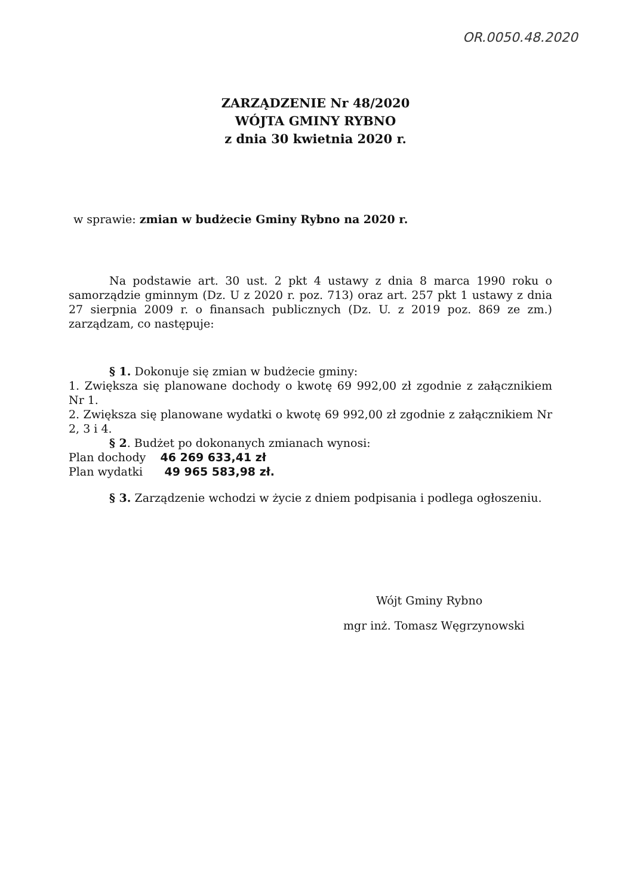OR.0050.48.2020
ZARZĄDZENIE Nr 48/2020
WÓJTA GMINY RYBNO
z dnia 30 kwietnia 2020 r.
w sprawie: zmian w budżecie Gminy Rybno na 2020 r.
Na podstawie art. 30 ust. 2 pkt 4 ustawy z dnia 8 marca 1990 roku o samorządzie gminnym (Dz. U z 2020 r. poz. 713) oraz art. 257 pkt 1 ustawy z dnia 27 sierpnia 2009 r. o finansach publicznych (Dz. U. z 2019 poz. 869 ze zm.) zarządzam, co następuje:
§ 1. Dokonuje się zmian w budżecie gminy:
1. Zwiększa się planowane dochody o kwotę 69 992,00 zł zgodnie z załącznikiem Nr 1.
2. Zwiększa się planowane wydatki o kwotę 69 992,00 zł zgodnie z załącznikiem Nr 2, 3 i 4.
§ 2. Budżet po dokonanych zmianach wynosi:
Plan dochody 46 269 633,41 zł
Plan wydatki 49 965 583,98 zł.
§ 3. Zarządzenie wchodzi w życie z dniem podpisania i podlega ogłoszeniu.
Wójt Gminy Rybno
mgr inż. Tomasz Węgrzynowski